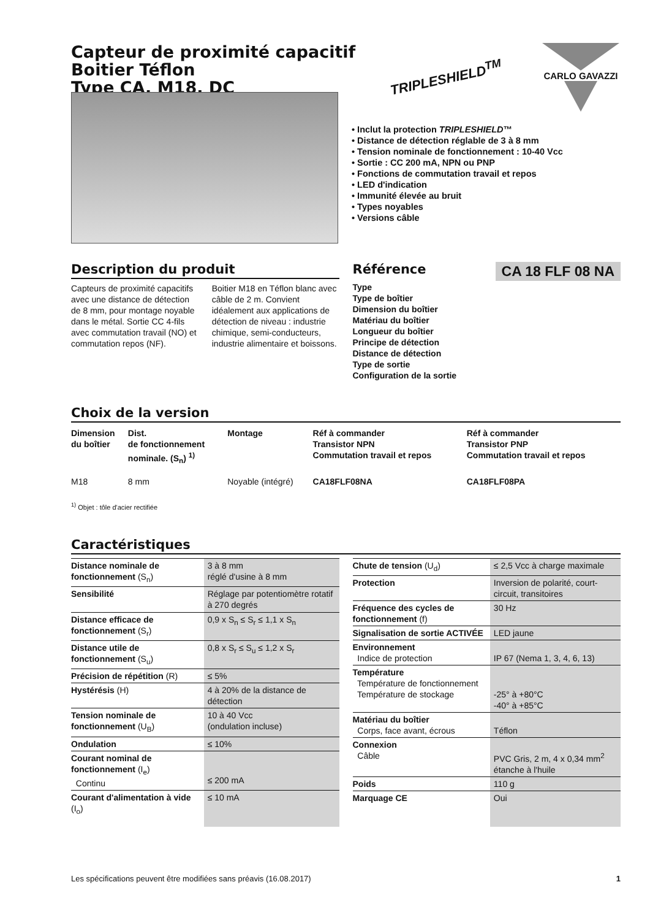Capteur de proximité capacitif
Boitier Téflon
Type CA, M18, DC
TRIPLESHIELD<sup>TM</sup>
CARLO GAVAZZI
• Inclut la protection TRIPLESHIELD™
• Distance de détection réglable de 3 à 8 mm
• Tension nominale de fonctionnement : 10-40 Vcc
• Sortie : CC 200 mA, NPN ou PNP
• Fonctions de commutation travail et repos
• LED d'indication
• Immunité élevée au bruit
• Types noyables
• Versions câble
Description du produit
Capteurs de proximité capacitifs avec une distance de détection de 8 mm, pour montage noyable dans le métal. Sortie CC 4-fils avec commutation travail (NO) et commutation repos (NF).
Boitier M18 en Téflon blanc avec câble de 2 m. Convient idéalement aux applications de détection de niveau : industrie chimique, semi-conducteurs, industrie alimentaire et boissons.
Référence
CA 18 FLF 08 NA
Type
Type de boîtier
Dimension du boîtier
Matériau du boîtier
Longueur du boîtier
Principe de détection
Distance de détection
Type de sortie
Configuration de la sortie
Choix de la version
| Dimension du boîtier | Dist. de fonctionnement nominale. (S<sub>n</sub>) <sup>1)</sup> | Montage | Réf à commander Transistor NPN Commutation travail et repos | Réf à commander Transistor PNP Commutation travail et repos |
| --- | --- | --- | --- | --- |
| M18 | 8 mm | Noyable (intégré) | CA18FLF08NA | CA18FLF08PA |
<sup>1)</sup> Objet : tôle d'acier rectifiée
Caractéristiques
| Distance nominale de fonctionnement (S<sub>n</sub>) | 3 à 8 mm réglé d'usine à 8 mm |
| Sensibilité | Réglage par potentiomètre rotatif à 270 degrés |
| Distance efficace de fonctionnement (S<sub>r</sub>) | 0,9 x S<sub>n</sub> ≤ S<sub>r</sub> ≤ 1,1 x S<sub>n</sub> |
| Distance utile de fonctionnement (S<sub>u</sub>) | 0,8 x S<sub>r</sub> ≤ S<sub>u</sub> ≤ 1,2 x S<sub>r</sub> |
| Précision de répétition (R) | ≤ 5% |
| Hystérésis (H) | 4 à 20% de la distance de détection |
| Tension nominale de fonctionnement (U<sub>B</sub>) | 10 à 40 Vcc (ondulation incluse) |
| Ondulation | ≤ 10% |
| Courant nominal de fonctionnement (I<sub>e</sub>) Continu | ≤ 200 mA |
| Courant d'alimentation à vide (I<sub>o</sub>) | ≤ 10 mA |
| Chute de tension (U<sub>d</sub>) | ≤ 2,5 Vcc à charge maximale |
| Protection | Inversion de polarité, court-circuit, transitoires |
| Fréquence des cycles de fonctionnement (f) | 30 Hz |
| Signalisation de sortie ACTIVÉE | LED jaune |
| Environnement Indice de protection | IP 67 (Nema 1, 3, 4, 6, 13) |
| Température Température de fonctionnement Température de stockage | -25° à +80°C -40° à +85°C |
| Matériau du boîtier Corps, face avant, écrous | Téflon |
| Connexion Câble | PVC Gris, 2 m, 4 x 0,34 mm<sup>2</sup> étanche à l'huile |
| Poids | 110 g |
| Marquage CE | Oui |
Les spécifications peuvent être modifiées sans préavis (16.08.2017) 1